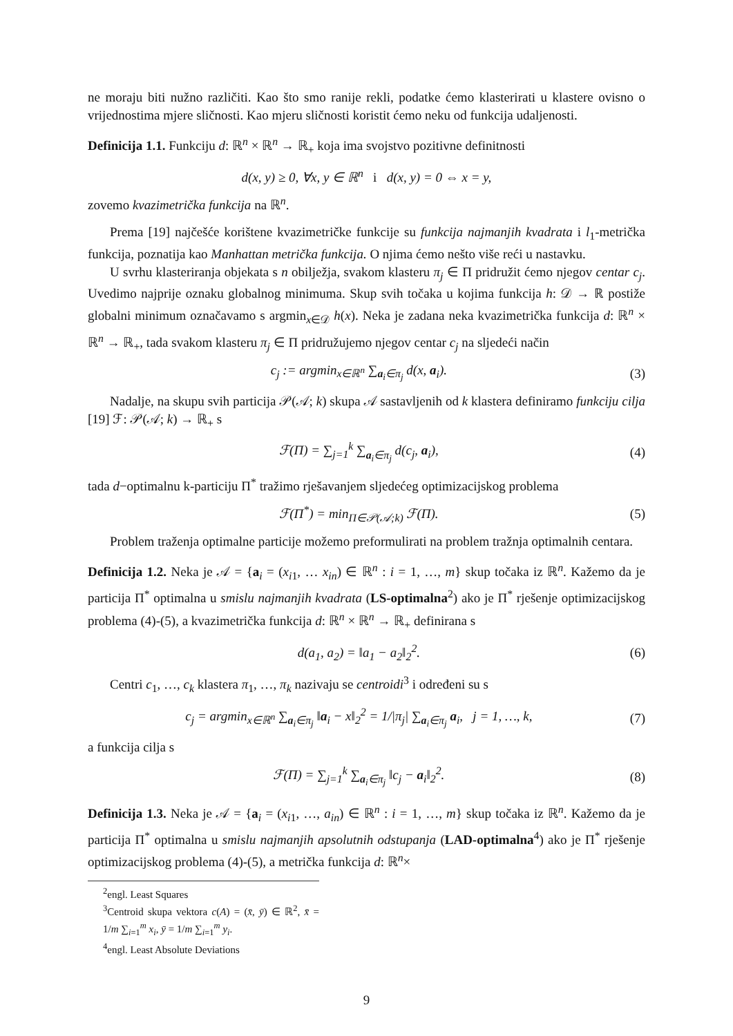ne moraju biti nužno različiti. Kao što smo ranije rekli, podatke ćemo klasterirati u klastere ovisno o vrijednostima mjere sličnosti. Kao mjeru sličnosti koristit ćemo neku od funkcija udaljenosti.
Definicija 1.1. Funkciju d: ℝ<sup>n</sup> × ℝ<sup>n</sup> → ℝ<sub>+</sub> koja ima svojstvo pozitivne definitnosti
d(x, y) ≥ 0, ∀x, y ∈ ℝ<sup>n</sup> i d(x, y) = 0 ⇔ x = y,
zovemo kvazimetrička funkcija na ℝ<sup>n</sup>.
Prema [19] najčešće korištene kvazimetričke funkcije su funkcija najmanjih kvadrata i l<sub>1</sub>-metrička funkcija, poznatija kao Manhattan metrička funkcija. O njima ćemo nešto više reći u nastavku.
U svrhu klasteriranja objekata s n obilježja, svakom klasteru π<sub>j</sub> ∈ Π pridružit ćemo njegov centar c<sub>j</sub>. Uvedimo najprije oznaku globalnog minimuma. Skup svih točaka u kojima funkcija h: 𝒟 → ℝ postiže globalni minimum označavamo s argmin<sub>x∈𝒟</sub> h(x). Neka je zadana neka kvazimetrička funkcija d: ℝ<sup>n</sup> × ℝ<sup>n</sup> → ℝ<sub>+</sub>, tada svakom klasteru π<sub>j</sub> ∈ Π pridružujemo njegov centar c<sub>j</sub> na sljedeći način
c<sub>j</sub> := argmin<sub>x∈ℝ<sup>n</sup></sub> ∑<sub>a<sub>i</sub>∈π<sub>j</sub></sub> d(x, a<sub>i</sub>). (3)
Nadalje, na skupu svih particija 𝒫(𝒜; k) skupa 𝒜 sastavljenih od k klastera definiramo funkciju cilja [19] ℱ: 𝒫(𝒜; k) → ℝ<sub>+</sub> s
ℱ(Π) = ∑<sub>j=1</sub><sup>k</sup> ∑<sub>a<sub>i</sub>∈π<sub>j</sub></sub> d(c<sub>j</sub>, a<sub>i</sub>), (4)
tada d−optimalnu k-particiju Π<sup>*</sup> tražimo rješavanjem sljedećeg optimizacijskog problema
ℱ(Π<sup>*</sup>) = min<sub>Π∈𝒫(𝒜;k)</sub> ℱ(Π). (5)
Problem traženja optimalne particije možemo preformulirati na problem tražnja optimalnih centara.
Definicija 1.2. Neka je 𝒜 = {a<sub>i</sub> = (x<sub>i1</sub>, … x<sub>in</sub>) ∈ ℝ<sup>n</sup> : i = 1, …, m} skup točaka iz ℝ<sup>n</sup>. Kažemo da je particija Π<sup>*</sup> optimalna u smislu najmanjih kvadrata (LS-optimalna<sup>2</sup>) ako je Π<sup>*</sup> rješenje optimizacijskog problema (4)-(5), a kvazimetrička funkcija d: ℝ<sup>n</sup> × ℝ<sup>n</sup> → ℝ<sub>+</sub> definirana s
d(a<sub>1</sub>, a<sub>2</sub>) = ‖a<sub>1</sub> − a<sub>2</sub>‖<sub>2</sub><sup>2</sup>. (6)
Centri c<sub>1</sub>, …, c<sub>k</sub> klastera π<sub>1</sub>, …, π<sub>k</sub> nazivaju se centroidi<sup>3</sup> i određeni su s
c<sub>j</sub> = argmin<sub>x∈ℝ<sup>n</sup></sub> ∑<sub>a<sub>i</sub>∈π<sub>j</sub></sub> ‖a<sub>i</sub> − x‖<sub>2</sub><sup>2</sup> = 1/|π<sub>j</sub>| ∑<sub>a<sub>i</sub>∈π<sub>j</sub></sub> a<sub>i</sub>, j = 1, …, k, (7)
a funkcija cilja s
ℱ(Π) = ∑<sub>j=1</sub><sup>k</sup> ∑<sub>a<sub>i</sub>∈π<sub>j</sub></sub> ‖c<sub>j</sub> − a<sub>i</sub>‖<sub>2</sub><sup>2</sup>. (8)
Definicija 1.3. Neka je 𝒜 = {a<sub>i</sub> = (x<sub>i1</sub>, …, a<sub>in</sub>) ∈ ℝ<sup>n</sup> : i = 1, …, m} skup točaka iz ℝ<sup>n</sup>. Kažemo da je particija Π<sup>*</sup> optimalna u smislu najmanjih apsolutnih odstupanja (LAD-optimalna<sup>4</sup>) ako je Π<sup>*</sup> rješenje optimizacijskog problema (4)-(5), a metrička funkcija d: ℝ<sup>n</sup>×
<sup>2</sup> engl. Least Squares
<sup>3</sup> Centroid skupa vektora c(A) = (x̄, ȳ) ∈ ℝ<sup>2</sup>, x̄ = 1/m ∑<sub>i=1</sub><sup>m</sup> x<sub>i</sub>, ȳ = 1/m ∑<sub>i=1</sub><sup>m</sup> y<sub>i</sub>.
<sup>4</sup> engl. Least Absolute Deviations
9